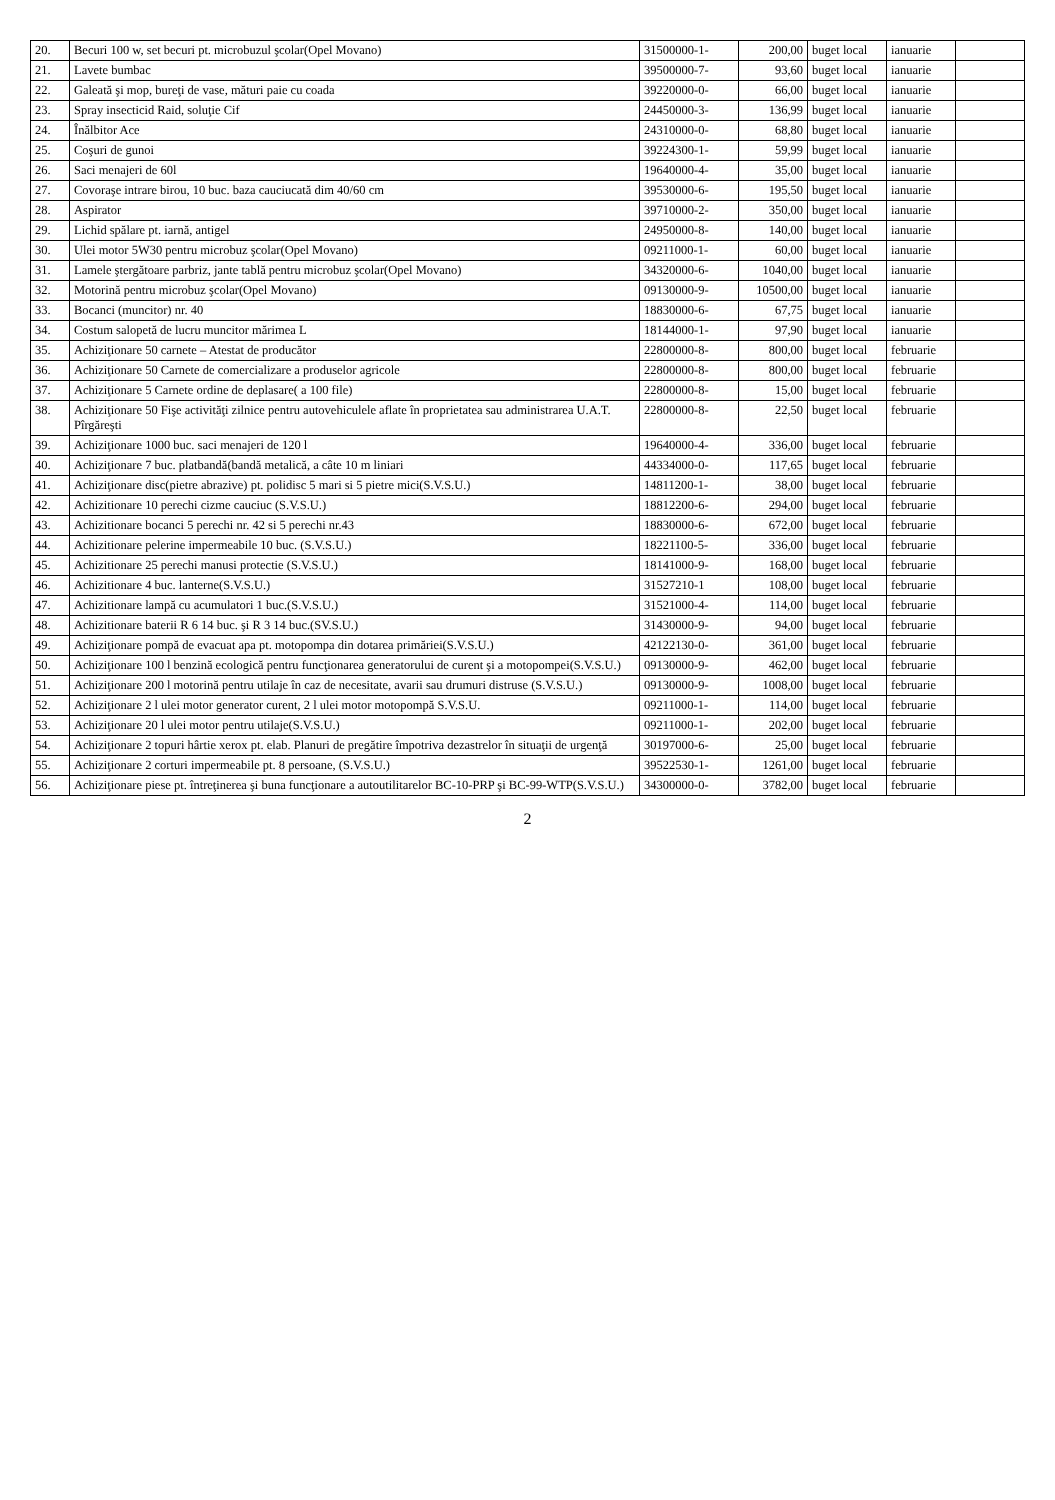| 20. | Becuri 100 w, set becuri pt. microbuzul şcolar(Opel Movano) | 31500000-1- | 200,00 | buget local | ianuarie | |
| 21. | Lavete bumbac | 39500000-7- | 93,60 | buget local | ianuarie | |
| 22. | Galeată şi mop, bureţi de vase, mături paie cu coada | 39220000-0- | 66,00 | buget local | ianuarie | |
| 23. | Spray insecticid Raid, soluţie Cif | 24450000-3- | 136,99 | buget local | ianuarie | |
| 24. | Înălbitor Ace | 24310000-0- | 68,80 | buget local | ianuarie | |
| 25. | Coşuri de gunoi | 39224300-1- | 59,99 | buget local | ianuarie | |
| 26. | Saci menajeri de 60l | 19640000-4- | 35,00 | buget local | ianuarie | |
| 27. | Covoraşe intrare birou, 10 buc. baza cauciucată dim 40/60 cm | 39530000-6- | 195,50 | buget local | ianuarie | |
| 28. | Aspirator | 39710000-2- | 350,00 | buget local | ianuarie | |
| 29. | Lichid spălare pt. iarnă, antigel | 24950000-8- | 140,00 | buget local | ianuarie | |
| 30. | Ulei motor 5W30 pentru microbuz şcolar(Opel Movano) | 09211000-1- | 60,00 | buget local | ianuarie | |
| 31. | Lamele ştergătoare parbriz, jante tablă pentru microbuz şcolar(Opel Movano) | 34320000-6- | 1040,00 | buget local | ianuarie | |
| 32. | Motorină pentru microbuz şcolar(Opel Movano) | 09130000-9- | 10500,00 | buget local | ianuarie | |
| 33. | Bocanci (muncitor) nr. 40 | 18830000-6- | 67,75 | buget local | ianuarie | |
| 34. | Costum salopetă de lucru muncitor mărimea L | 18144000-1- | 97,90 | buget local | ianuarie | |
| 35. | Achiziţionare 50 carnete – Atestat de producător | 22800000-8- | 800,00 | buget local | februarie | |
| 36. | Achiziţionare 50 Carnete de comercializare a produselor agricole | 22800000-8- | 800,00 | buget local | februarie | |
| 37. | Achiziţionare 5 Carnete ordine de deplasare( a 100 file) | 22800000-8- | 15,00 | buget local | februarie | |
| 38. | Achiziţionare 50 Fişe activităţi zilnice pentru autovehiculele aflate în proprietatea sau administrarea U.A.T. Pîrgăreşti | 22800000-8- | 22,50 | buget local | februarie | |
| 39. | Achiziţionare 1000 buc. saci menajeri de 120 l | 19640000-4- | 336,00 | buget local | februarie | |
| 40. | Achiziţionare 7 buc. platbandă(bandă metalică, a câte 10 m liniari | 44334000-0- | 117,65 | buget local | februarie | |
| 41. | Achiziţionare disc(pietre abrazive) pt. polidisc 5 mari si 5 pietre mici(S.V.S.U.) | 14811200-1- | 38,00 | buget local | februarie | |
| 42. | Achizitionare 10 perechi cizme cauciuc (S.V.S.U.) | 18812200-6- | 294,00 | buget local | februarie | |
| 43. | Achizitionare bocanci 5 perechi nr. 42 si 5 perechi nr.43 | 18830000-6- | 672,00 | buget local | februarie | |
| 44. | Achizitionare pelerine impermeabile 10 buc. (S.V.S.U.) | 18221100-5- | 336,00 | buget local | februarie | |
| 45. | Achizitionare 25 perechi manusi protectie (S.V.S.U.) | 18141000-9- | 168,00 | buget local | februarie | |
| 46. | Achizitionare 4 buc. lanterne(S.V.S.U.) | 31527210-1 | 108,00 | buget local | februarie | |
| 47. | Achizitionare lampă cu acumulatori 1 buc.(S.V.S.U.) | 31521000-4- | 114,00 | buget local | februarie | |
| 48. | Achizitionare baterii R 6 14 buc. şi R 3 14 buc.(SV.S.U.) | 31430000-9- | 94,00 | buget local | februarie | |
| 49. | Achiziţionare pompă de evacuat apa pt. motopompa din dotarea primăriei(S.V.S.U.) | 42122130-0- | 361,00 | buget local | februarie | |
| 50. | Achiziţionare 100 l benzină ecologică pentru funcţionarea generatorului de curent şi a motopompei(S.V.S.U.) | 09130000-9- | 462,00 | buget local | februarie | |
| 51. | Achiziţionare 200 l motorină pentru utilaje în caz de necesitate, avarii sau drumuri distruse (S.V.S.U.) | 09130000-9- | 1008,00 | buget local | februarie | |
| 52. | Achiziţionare 2 l ulei motor generator curent, 2 l ulei motor motopompă S.V.S.U. | 09211000-1- | 114,00 | buget local | februarie | |
| 53. | Achiziţionare 20 l ulei motor pentru utilaje(S.V.S.U.) | 09211000-1- | 202,00 | buget local | februarie | |
| 54. | Achiziţionare 2 topuri hârtie xerox pt. elab. Planuri de pregătire împotriva dezastrelor în situaţii de urgenţă | 30197000-6- | 25,00 | buget local | februarie | |
| 55. | Achiziţionare 2 corturi impermeabile pt. 8 persoane, (S.V.S.U.) | 39522530-1- | 1261,00 | buget local | februarie | |
| 56. | Achiziţionare piese pt. întreţinerea şi buna funcţionare a autoutilitarelor BC-10-PRP şi BC-99-WTP(S.V.S.U.) | 34300000-0- | 3782,00 | buget local | februarie | |
2